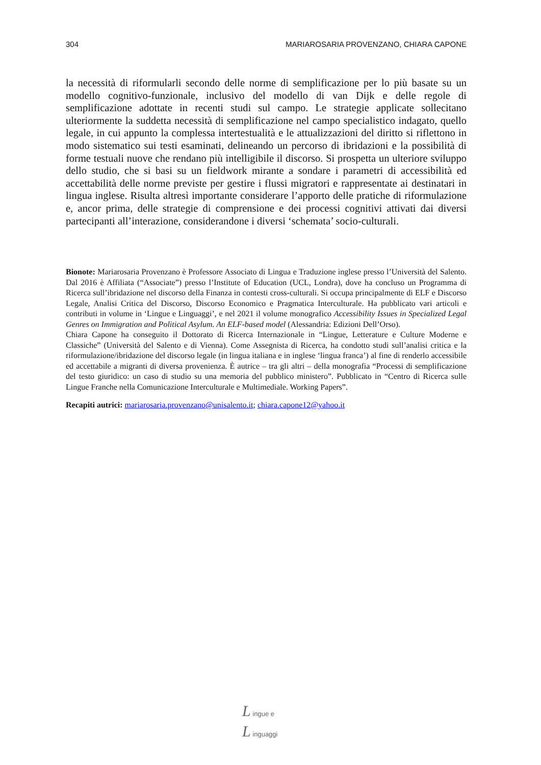304 MARIAROSARIA PROVENZANO, CHIARA CAPONE
la necessità di riformularli secondo delle norme di semplificazione per lo più basate su un modello cognitivo-funzionale, inclusivo del modello di van Dijk e delle regole di semplificazione adottate in recenti studi sul campo. Le strategie applicate sollecitano ulteriormente la suddetta necessità di semplificazione nel campo specialistico indagato, quello legale, in cui appunto la complessa intertestualità e le attualizzazioni del diritto si riflettono in modo sistematico sui testi esaminati, delineando un percorso di ibridazioni e la possibilità di forme testuali nuove che rendano più intelligibile il discorso. Si prospetta un ulteriore sviluppo dello studio, che si basi su un fieldwork mirante a sondare i parametri di accessibilità ed accettabilità delle norme previste per gestire i flussi migratori e rappresentate ai destinatari in lingua inglese. Risulta altresì importante considerare l’apporto delle pratiche di riformulazione e, ancor prima, delle strategie di comprensione e dei processi cognitivi attivati dai diversi partecipanti all’interazione, considerandone i diversi ‘schemata’ socio-culturali.
Bionote: Mariarosaria Provenzano è Professore Associato di Lingua e Traduzione inglese presso l’Università del Salento. Dal 2016 è Affiliata (“Associate”) presso l’Institute of Education (UCL, Londra), dove ha concluso un Programma di Ricerca sull’ibridazione nel discorso della Finanza in contesti cross-culturali. Si occupa principalmente di ELF e Discorso Legale, Analisi Critica del Discorso, Discorso Economico e Pragmatica Interculturale. Ha pubblicato vari articoli e contributi in volume in ‘Lingue e Linguaggi’, e nel 2021 il volume monografico Accessibility Issues in Specialized Legal Genres on Immigration and Political Asylum. An ELF-based model (Alessandria: Edizioni Dell’Orso).
Chiara Capone ha conseguito il Dottorato di Ricerca Internazionale in “Lingue, Letterature e Culture Moderne e Classiche” (Università del Salento e di Vienna). Come Assegnista di Ricerca, ha condotto studi sull’analisi critica e la riformulazione/ibridazione del discorso legale (in lingua italiana e in inglese ‘lingua franca’) al fine di renderlo accessibile ed accettabile a migranti di diversa provenienza. È autrice – tra gli altri – della monografia “Processi di semplificazione del testo giuridico: un caso di studio su una memoria del pubblico ministero”. Pubblicato in “Centro di Ricerca sulle Lingue Franche nella Comunicazione Interculturale e Multimediale. Working Papers”.
Recapiti autrici: mariarosaria.provenzano@unisalento.it; chiara.capone12@yahoo.it
L ingue e
L inguaggi